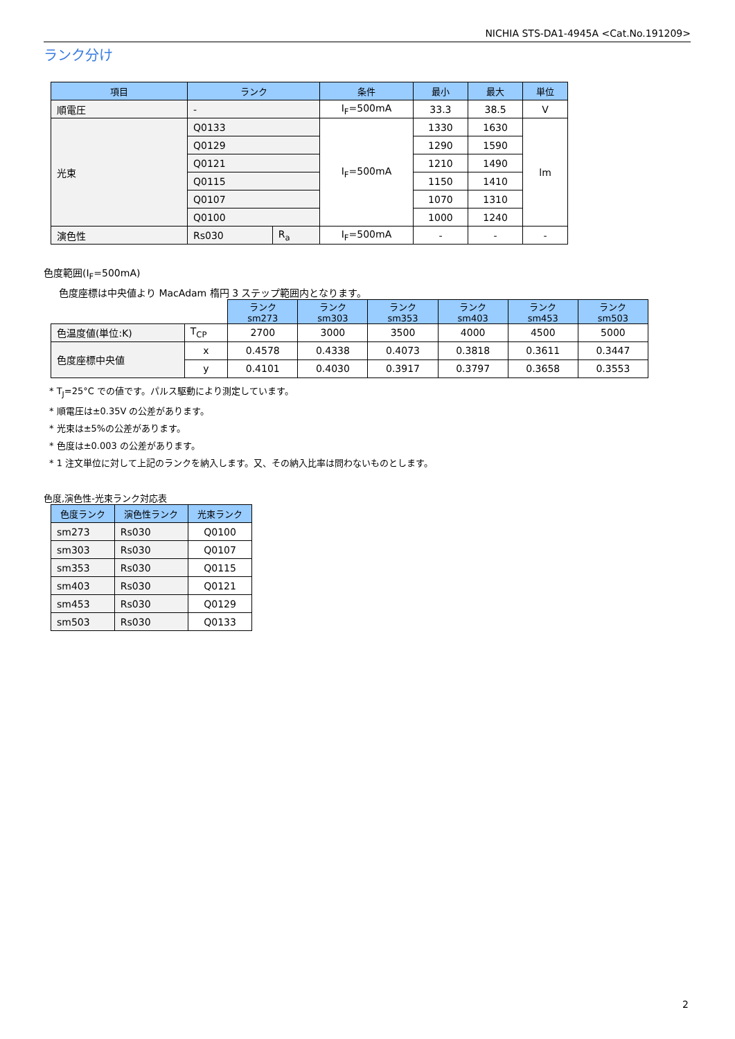NICHIA STS-DA1-4945A <Cat.No.191209>
ランク分け
| 項目 | ランク | | 条件 | 最小 | 最大 | 単位 |
| --- | --- | --- | --- | --- | --- | --- |
| 順電圧 | - | | I<sub>F</sub>=500mA | 33.3 | 38.5 | V |
| 光束 | Q0133 | | I<sub>F</sub>=500mA | 1330 | 1630 | lm |
| | Q0129 | | | 1290 | 1590 | |
| | Q0121 | | | 1210 | 1490 | |
| | Q0115 | | | 1150 | 1410 | |
| | Q0107 | | | 1070 | 1310 | |
| | Q0100 | | | 1000 | 1240 | |
| 演色性 | Rs030 | R<sub>a</sub> | I<sub>F</sub>=500mA | - | - | - |
色度範囲(I<sub>F</sub>=500mA)
色度座標は中央値より MacAdam 楕円 3 ステップ範囲内となります。
| | | ランク sm273 | ランク sm303 | ランク sm353 | ランク sm403 | ランク sm453 | ランク sm503 |
| 色温度値(単位:K) | T<sub>CP</sub> | 2700 | 3000 | 3500 | 4000 | 4500 | 5000 |
| 色度座標中央値 | x | 0.4578 | 0.4338 | 0.4073 | 0.3818 | 0.3611 | 0.3447 |
| | y | 0.4101 | 0.4030 | 0.3917 | 0.3797 | 0.3658 | 0.3553 |
* T<sub>J</sub>=25°C での値です。パルス駆動により測定しています。
* 順電圧は±0.35V の公差があります。
* 光束は±5%の公差があります。
* 色度は±0.003 の公差があります。
* 1 注文単位に対して上記のランクを納入します。又、その納入比率は問わないものとします。
色度,演色性-光束ランク対応表
| 色度ランク | 演色性ランク | 光束ランク |
| --- | --- | --- |
| sm273 | Rs030 | Q0100 |
| sm303 | Rs030 | Q0107 |
| sm353 | Rs030 | Q0115 |
| sm403 | Rs030 | Q0121 |
| sm453 | Rs030 | Q0129 |
| sm503 | Rs030 | Q0133 |
2